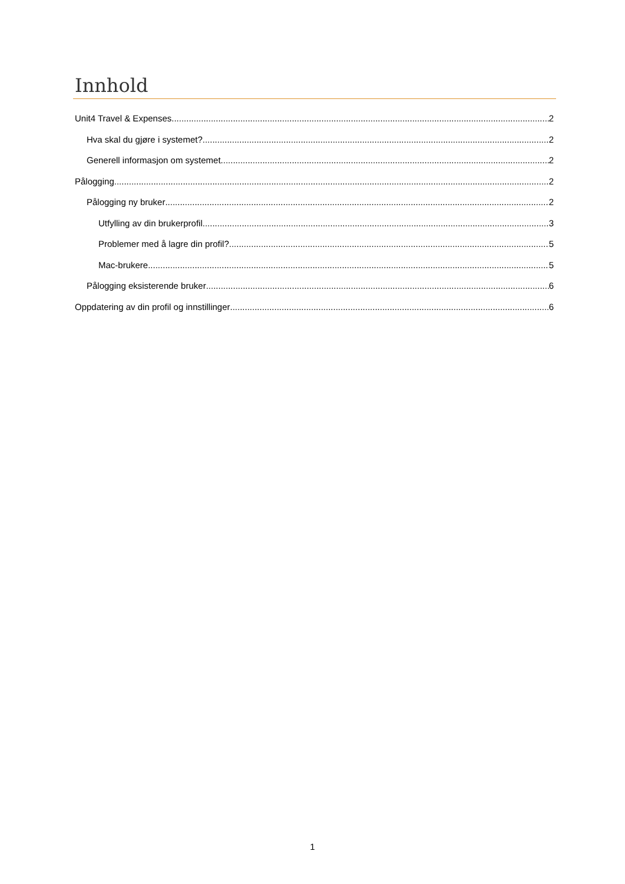Innhold
Unit4 Travel & Expenses 2
Hva skal du gjøre i systemet? 2
Generell informasjon om systemet 2
Pålogging 2
Pålogging ny bruker 2
Utfylling av din brukerprofil 3
Problemer med å lagre din profil? 5
Mac-brukere 5
Pålogging eksisterende bruker 6
Oppdatering av din profil og innstillinger 6
1